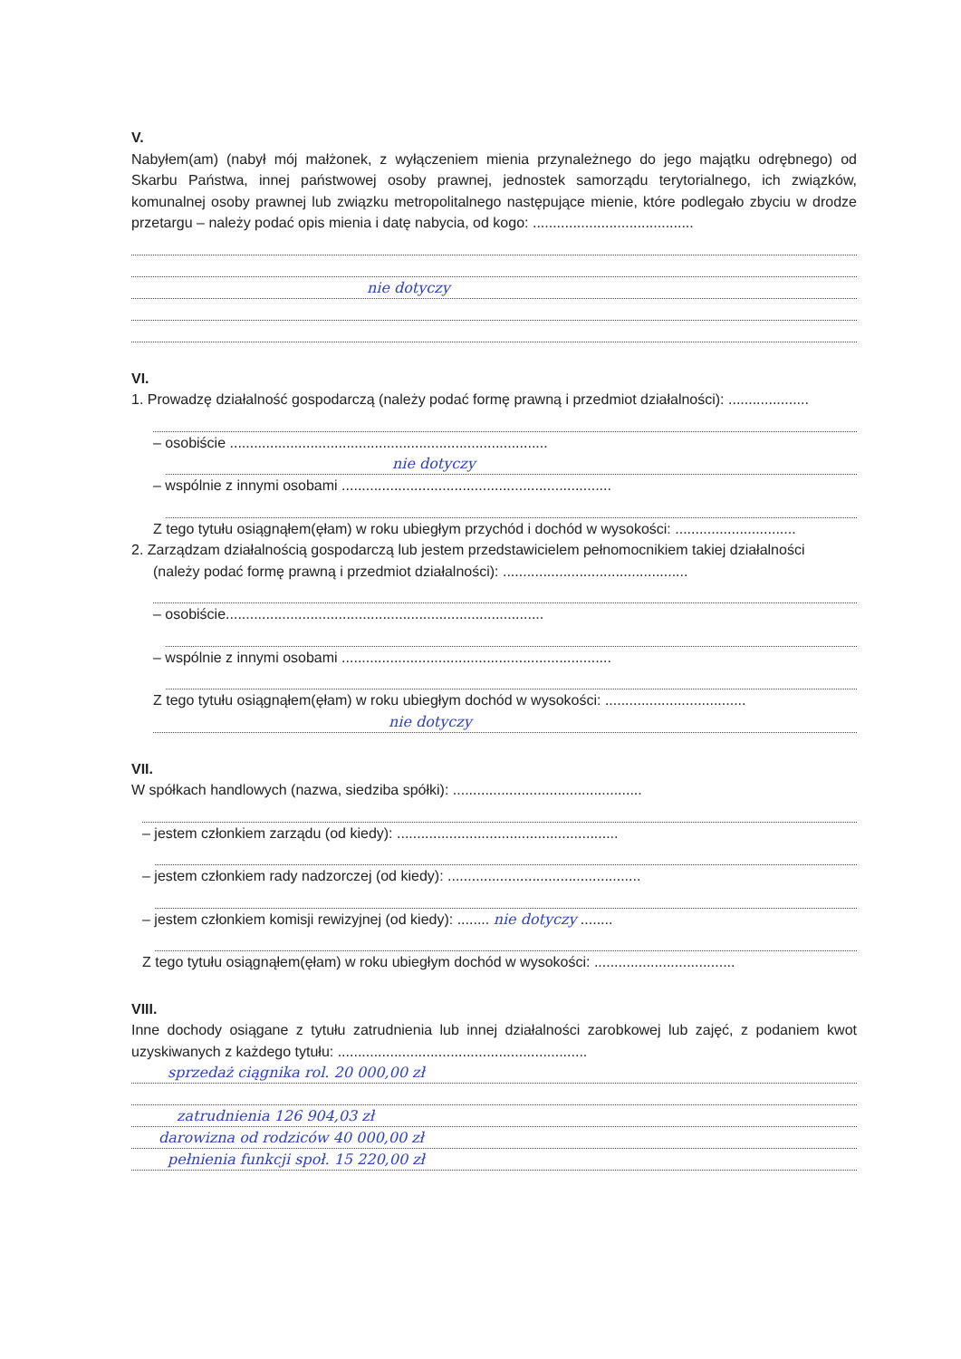V.
Nabyłem(am) (nabył mój małżonek, z wyłączeniem mienia przynależnego do jego majątku odrębnego) od Skarbu Państwa, innej państwowej osoby prawnej, jednostek samorządu terytorialnego, ich związków, komunalnej osoby prawnej lub związku metropolitalnego następujące mienie, które podlegało zbyciu w drodze przetargu – należy podać opis mienia i datę nabycia, od kogo: ........................................
nie dotyczy
VI.
1. Prowadzę działalność gospodarczą (należy podać formę prawną i przedmiot działalności): ....................
– osobiście ...............................................................................
nie dotyczy
– wspólnie z innymi osobami ...................................................................
Z tego tytułu osiągnąłem(ęłam) w roku ubiegłym przychód i dochód w wysokości: ..............................
2. Zarządzam działalnością gospodarczą lub jestem przedstawicielem pełnomocnikiem takiej działalności
(należy podać formę prawną i przedmiot działalności): ..............................................
– osobiście...............................................................................
– wspólnie z innymi osobami ...................................................................
Z tego tytułu osiągnąłem(ęłam) w roku ubiegłym dochód w wysokości: ...................................
nie dotyczy
VII.
W spółkach handlowych (nazwa, siedziba spółki): ...............................................
– jestem członkiem zarządu (od kiedy): .......................................................
– jestem członkiem rady nadzorczej (od kiedy): ................................................
– jestem członkiem komisji rewizyjnej (od kiedy): ........ nie dotyczy ........
Z tego tytułu osiągnąłem(ęłam) w roku ubiegłym dochód w wysokości: ...................................
VIII.
Inne dochody osiągane z tytułu zatrudnienia lub innej działalności zarobkowej lub zajęć, z podaniem kwot uzyskiwanych z każdego tytułu: ..............................................................
sprzedaż ciągnika rol. 20 000,00 zł
zatrudnienia 126 904,03 zł
darowizna od rodziców 40 000,00 zł
pełnienia funkcji społ. 15 220,00 zł